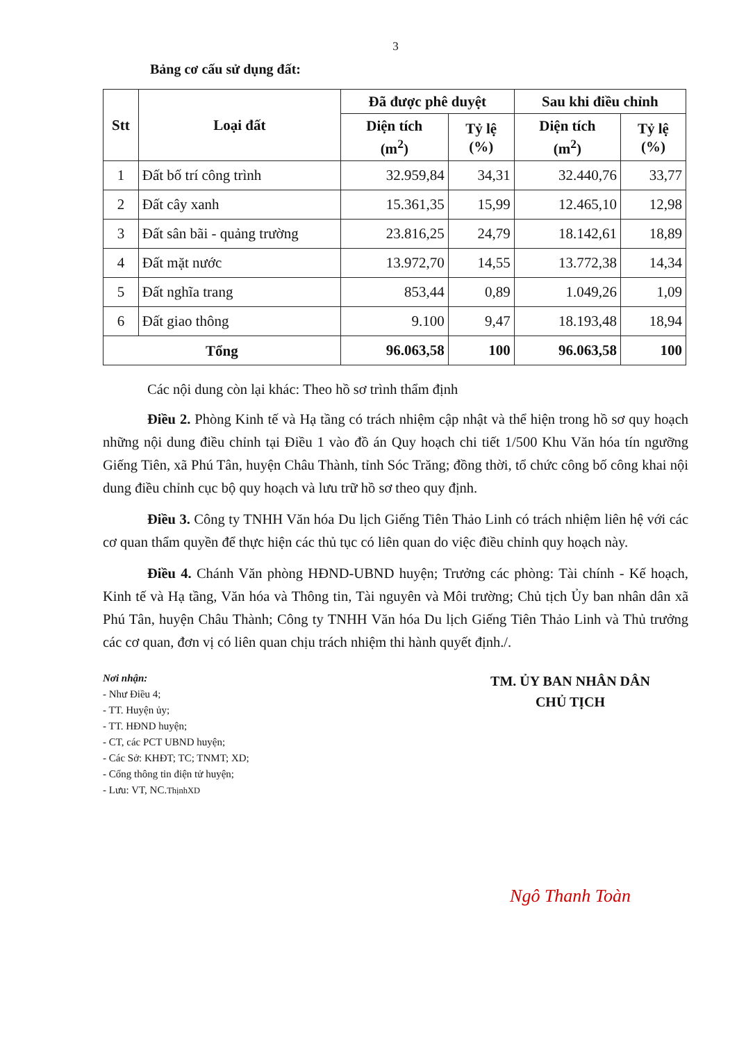3
Bảng cơ cấu sử dụng đất:
| Stt | Loại đất | Đã được phê duyệt | | Sau khi điều chỉnh | |
| --- | --- | --- | --- | --- | --- |
| | | Diện tích (m<sup>2</sup>) | Tỷ lệ (%) | Diện tích (m<sup>2</sup>) | Tỷ lệ (%) |
| 1 | Đất bố trí công trình | 32.959,84 | 34,31 | 32.440,76 | 33,77 |
| 2 | Đất cây xanh | 15.361,35 | 15,99 | 12.465,10 | 12,98 |
| 3 | Đất sân bãi - quảng trường | 23.816,25 | 24,79 | 18.142,61 | 18,89 |
| 4 | Đất mặt nước | 13.972,70 | 14,55 | 13.772,38 | 14,34 |
| 5 | Đất nghĩa trang | 853,44 | 0,89 | 1.049,26 | 1,09 |
| 6 | Đất giao thông | 9.100 | 9,47 | 18.193,48 | 18,94 |
| Tổng | | 96.063,58 | 100 | 96.063,58 | 100 |
Các nội dung còn lại khác: Theo hồ sơ trình thẩm định
Điều 2. Phòng Kinh tế và Hạ tầng có trách nhiệm cập nhật và thể hiện trong hồ sơ quy hoạch những nội dung điều chỉnh tại Điều 1 vào đồ án Quy hoạch chi tiết 1/500 Khu Văn hóa tín ngưỡng Giếng Tiên, xã Phú Tân, huyện Châu Thành, tỉnh Sóc Trăng; đồng thời, tổ chức công bố công khai nội dung điều chỉnh cục bộ quy hoạch và lưu trữ hồ sơ theo quy định.
Điều 3. Công ty TNHH Văn hóa Du lịch Giếng Tiên Thảo Linh có trách nhiệm liên hệ với các cơ quan thẩm quyền để thực hiện các thủ tục có liên quan do việc điều chỉnh quy hoạch này.
Điều 4. Chánh Văn phòng HĐND-UBND huyện; Trưởng các phòng: Tài chính - Kế hoạch, Kinh tế và Hạ tầng, Văn hóa và Thông tin, Tài nguyên và Môi trường; Chủ tịch Ủy ban nhân dân xã Phú Tân, huyện Châu Thành; Công ty TNHH Văn hóa Du lịch Giếng Tiên Thảo Linh và Thủ trưởng các cơ quan, đơn vị có liên quan chịu trách nhiệm thi hành quyết định./.
Nơi nhận:
- Như Điều 4;
- TT. Huyện ủy;
- TT. HĐND huyện;
- CT, các PCT UBND huyện;
- Các Sở: KHĐT; TC; TNMT; XD;
- Cổng thông tin điện tử huyện;
- Lưu: VT, NC.ThịnhXD
TM. ỦY BAN NHÂN DÂN
CHỦ TỊCH
Ngô Thanh Toàn